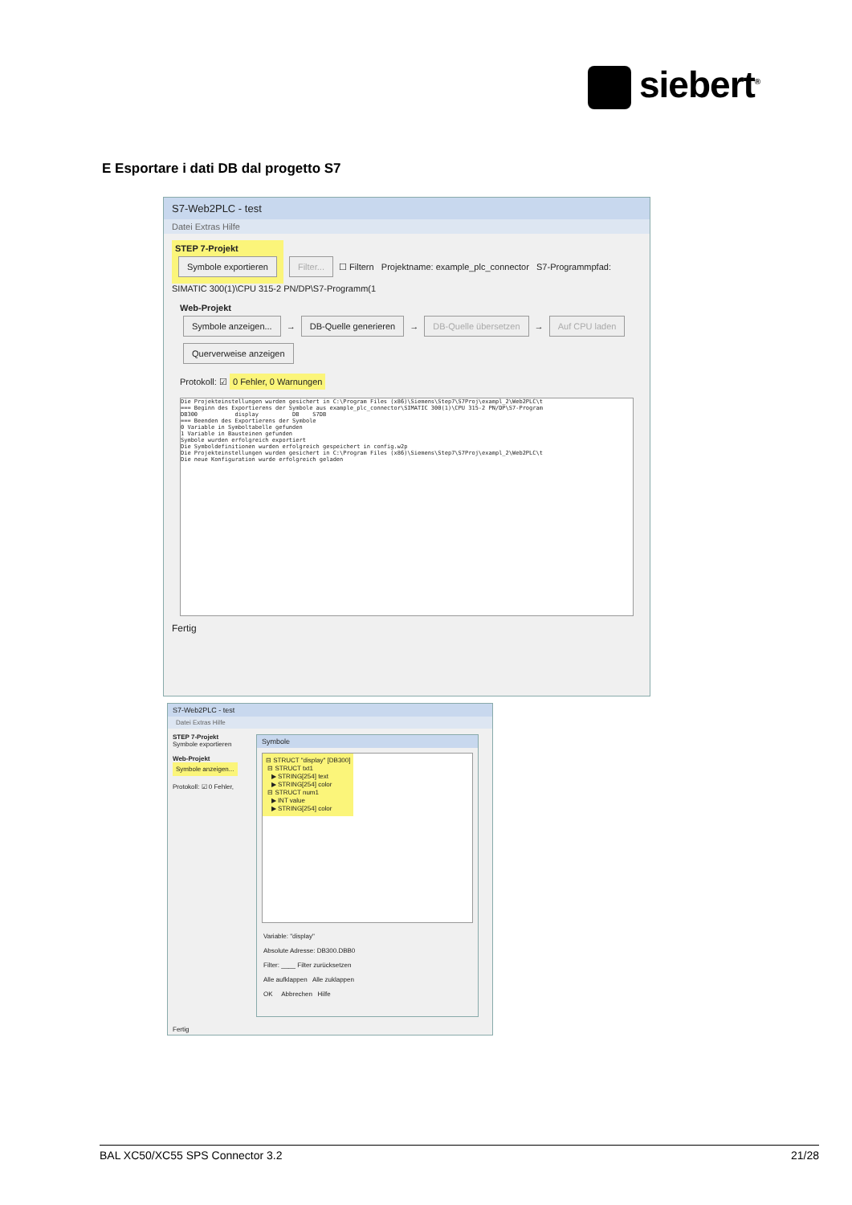siebert<sup>®</sup>
E Esportare i dati DB dal progetto S7
S7-Web2PLC - test
Datei Extras Hilfe
STEP 7-Projekt
Symbole exportieren
Filter... ☐ Filtern Projektname: example_plc_connector S7-Programmpfad: SIMATIC 300(1)\CPU 315-2 PN/DP\S7-Programm(1
Web-Projekt
Symbole anzeigen... → DB-Quelle generieren → DB-Quelle übersetzen → Auf CPU laden Querverweise anzeigen
Protokoll: ☑ 0 Fehler, 0 Warnungen
Die Projekteinstellungen wurden gesichert in C:\Program Files (x86)\Siemens\Step7\S7Proj\exampl_2\Web2PLC\t
=== Beginn des Exportierens der Symbole aus example_plc_connector\SIMATIC 300(1)\CPU 315-2 PN/DP\S7-Program
DB300           display          DB    S7DB
=== Beenden des Exportierens der Symbole
0 Variable in Symboltabelle gefunden
1 Variable in Bausteinen gefunden
Symbole wurden erfolgreich exportiert
Die Symboldefinitionen wurden erfolgreich gespeichert in config.w2p
Die Projekteinstellungen wurden gesichert in C:\Program Files (x86)\Siemens\Step7\S7Proj\exampl_2\Web2PLC\t
Die neue Konfiguration wurde erfolgreich geladen
Fertig
S7-Web2PLC - test
Datei Extras Hilfe
STEP 7-Projekt
Symbole exportieren
Web-Projekt
Symbole anzeigen...
Protokoll: ☑ 0 Fehler,
Symbole
⊟ STRUCT "display" [DB300]
⊟ STRUCT txt1
▶ STRING[254] text
▶ STRING[254] color
⊟ STRUCT num1
▶ INT value
▶ STRING[254] color
Variable: "display"
Absolute Adresse: DB300.DBB0
Filter: ____ Filter zurücksetzen
Alle aufklappen Alle zuklappen
OK Abbrechen Hilfe
Fertig
BAL XC50/XC55 SPS Connector 3.2 21/28